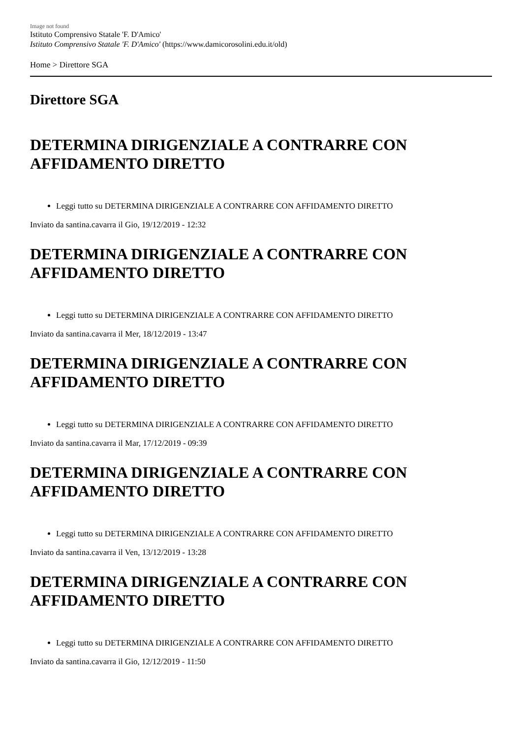Image not found
Istituto Comprensivo Statale 'F. D'Amico'
Istituto Comprensivo Statale 'F. D'Amico' (https://www.damicorosolini.edu.it/old)
Home > Direttore SGA
Direttore SGA
DETERMINA DIRIGENZIALE A CONTRARRE CON AFFIDAMENTO DIRETTO
Leggi tutto su DETERMINA DIRIGENZIALE A CONTRARRE CON AFFIDAMENTO DIRETTO
Inviato da santina.cavarra il Gio, 19/12/2019 - 12:32
DETERMINA DIRIGENZIALE A CONTRARRE CON AFFIDAMENTO DIRETTO
Leggi tutto su DETERMINA DIRIGENZIALE A CONTRARRE CON AFFIDAMENTO DIRETTO
Inviato da santina.cavarra il Mer, 18/12/2019 - 13:47
DETERMINA DIRIGENZIALE A CONTRARRE CON AFFIDAMENTO DIRETTO
Leggi tutto su DETERMINA DIRIGENZIALE A CONTRARRE CON AFFIDAMENTO DIRETTO
Inviato da santina.cavarra il Mar, 17/12/2019 - 09:39
DETERMINA DIRIGENZIALE A CONTRARRE CON AFFIDAMENTO DIRETTO
Leggi tutto su DETERMINA DIRIGENZIALE A CONTRARRE CON AFFIDAMENTO DIRETTO
Inviato da santina.cavarra il Ven, 13/12/2019 - 13:28
DETERMINA DIRIGENZIALE A CONTRARRE CON AFFIDAMENTO DIRETTO
Leggi tutto su DETERMINA DIRIGENZIALE A CONTRARRE CON AFFIDAMENTO DIRETTO
Inviato da santina.cavarra il Gio, 12/12/2019 - 11:50